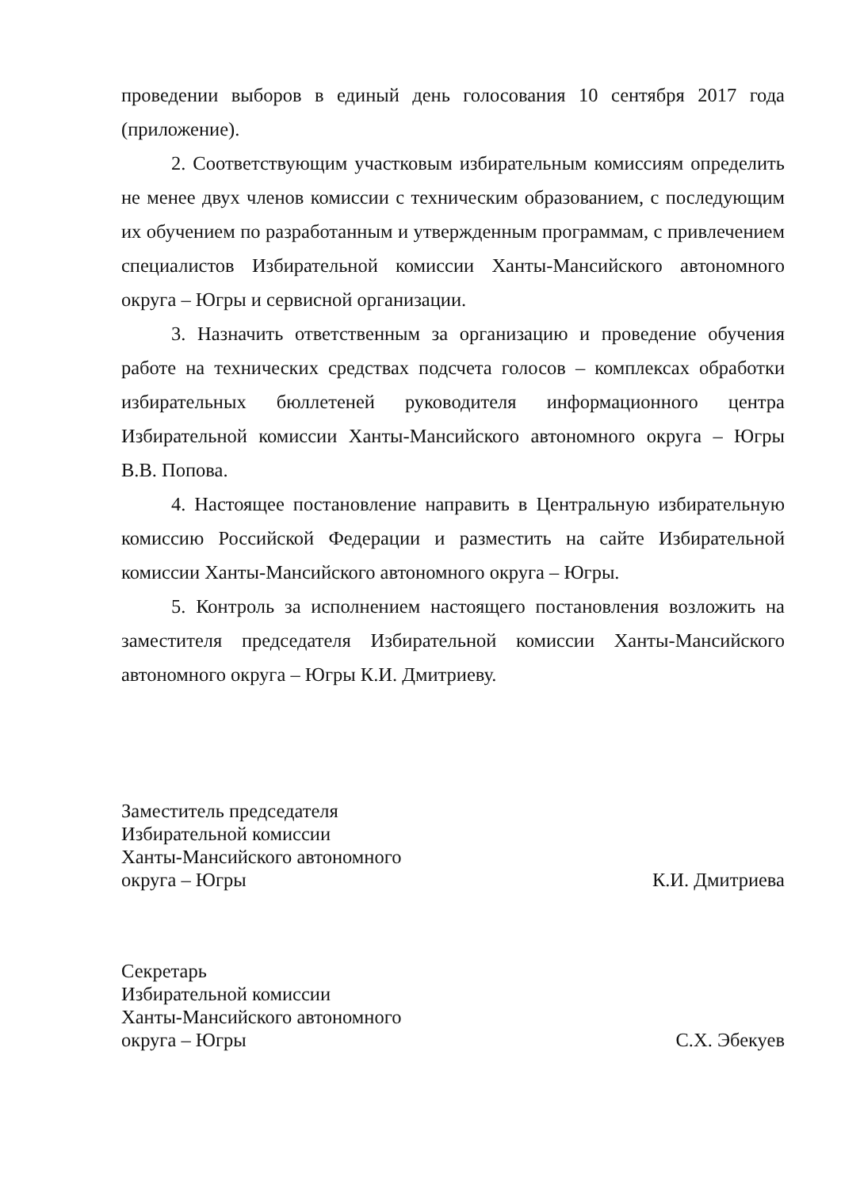проведении выборов в единый день голосования 10 сентября 2017 года (приложение).
2. Соответствующим участковым избирательным комиссиям определить не менее двух членов комиссии с техническим образованием, с последующим их обучением по разработанным и утвержденным программам, с привлечением специалистов Избирательной комиссии Ханты-Мансийского автономного округа – Югры и сервисной организации.
3. Назначить ответственным за организацию и проведение обучения работе на технических средствах подсчета голосов – комплексах обработки избирательных бюллетеней руководителя информационного центра Избирательной комиссии Ханты-Мансийского автономного округа – Югры В.В. Попова.
4. Настоящее постановление направить в Центральную избирательную комиссию Российской Федерации и разместить на сайте Избирательной комиссии Ханты-Мансийского автономного округа – Югры.
5. Контроль за исполнением настоящего постановления возложить на заместителя председателя Избирательной комиссии Ханты-Мансийского автономного округа – Югры К.И. Дмитриеву.
Заместитель председателя
Избирательной комиссии
Ханты-Мансийского автономного
округа – Югры
К.И. Дмитриева
Секретарь
Избирательной комиссии
Ханты-Мансийского автономного
округа – Югры
С.Х. Эбекуев